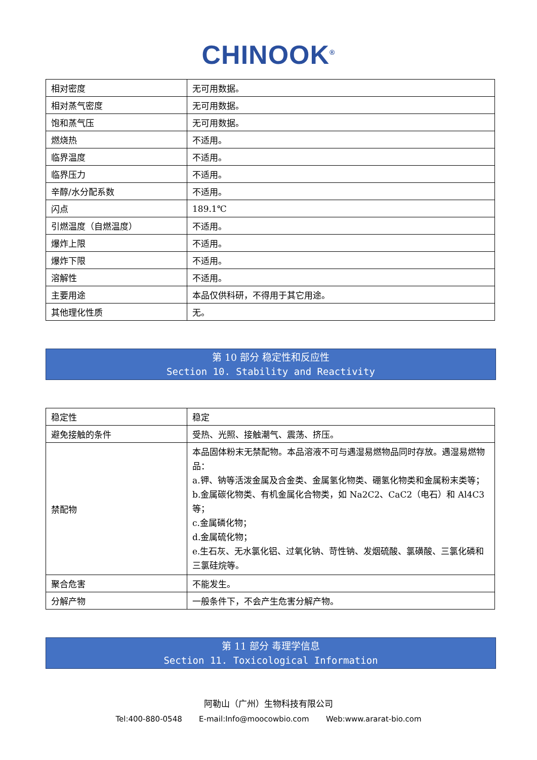CHINOOK<sup>®</sup>
| 相对密度 | 无可用数据。 |
| 相对蒸气密度 | 无可用数据。 |
| 饱和蒸气压 | 无可用数据。 |
| 燃烧热 | 不适用。 |
| 临界温度 | 不适用。 |
| 临界压力 | 不适用。 |
| 辛醇/水分配系数 | 不适用。 |
| 闪点 | 189.1℃ |
| 引燃温度（自燃温度） | 不适用。 |
| 爆炸上限 | 不适用。 |
| 爆炸下限 | 不适用。 |
| 溶解性 | 不适用。 |
| 主要用途 | 本品仅供科研，不得用于其它用途。 |
| 其他理化性质 | 无。 |
第 10 部分 稳定性和反应性
Section 10. Stability and Reactivity
| 稳定性 | 稳定 |
| 避免接触的条件 | 受热、光照、接触潮气、震荡、挤压。 |
| 禁配物 | 本品固体粉末无禁配物。本品溶液不可与遇湿易燃物品同时存放。遇湿易燃物品： a.钾、钠等活泼金属及合金类、金属氢化物类、硼氢化物类和金属粉末类等； b.金属碳化物类、有机金属化合物类，如 Na2C2、CaC2（电石）和 Al4C3 等； c.金属磷化物； d.金属硫化物； e.生石灰、无水氯化铝、过氧化钠、苛性钠、发烟硫酸、氯磺酸、三氯化磷和三氯硅烷等。 |
| 聚合危害 | 不能发生。 |
| 分解产物 | 一般条件下，不会产生危害分解产物。 |
第 11 部分 毒理学信息
Section 11. Toxicological Information
阿勒山（广州）生物科技有限公司
Tel:400-880-0548 E-mail:Info@moocowbio.com Web:www.ararat-bio.com